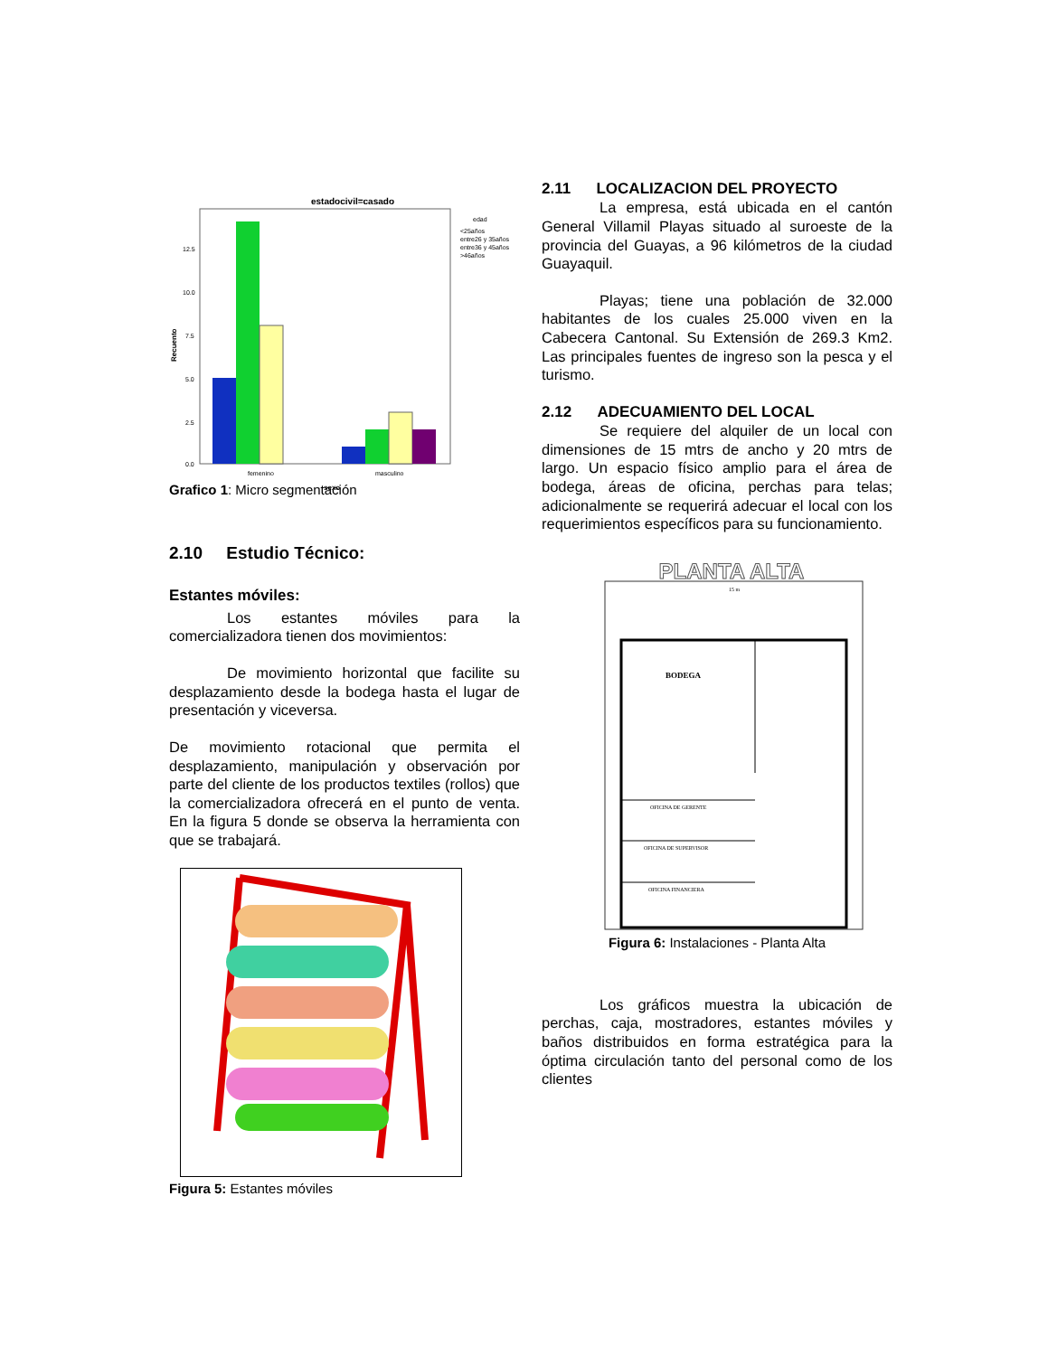estadocivil=casado
12.5
10.0
7.5
5.0
2.5
0.0
femenino
masculino
edad
<25años
entre26 y 35años
entre36 y 45años
>46años
sexo
Recuento
Grafico 1: Micro segmentación
2.10 Estudio Técnico:
Estantes móviles:
Los estantes móviles para la comercializadora tienen dos movimientos:
De movimiento horizontal que facilite su desplazamiento desde la bodega hasta el lugar de presentación y viceversa.
De movimiento rotacional que permita el desplazamiento, manipulación y observación por parte del cliente de los productos textiles (rollos) que la comercializadora ofrecerá en el punto de venta. En la figura 5 donde se observa la herramienta con que se trabajará.
Figura 5: Estantes móviles
2.11 LOCALIZACION DEL PROYECTO
La empresa, está ubicada en el cantón General Villamil Playas situado al suroeste de la provincia del Guayas, a 96 kilómetros de la ciudad Guayaquil.
Playas; tiene una población de 32.000 habitantes de los cuales 25.000 viven en la Cabecera Cantonal. Su Extensión de 269.3 Km2. Las principales fuentes de ingreso son la pesca y el turismo.
2.12 ADECUAMIENTO DEL LOCAL
Se requiere del alquiler de un local con dimensiones de 15 mtrs de ancho y 20 mtrs de largo. Un espacio físico amplio para el área de bodega, áreas de oficina, perchas para telas; adicionalmente se requerirá adecuar el local con los requerimientos específicos para su funcionamiento.
PLANTA ALTA
15 m
BODEGA
OFICINA DE GERENTE
OFICINA DE SUPERVISOR
OFICINA FINANCIERA
Figura 6: Instalaciones - Planta Alta
Los gráficos muestra la ubicación de perchas, caja, mostradores, estantes móviles y baños distribuidos en forma estratégica para la óptima circulación tanto del personal como de los clientes